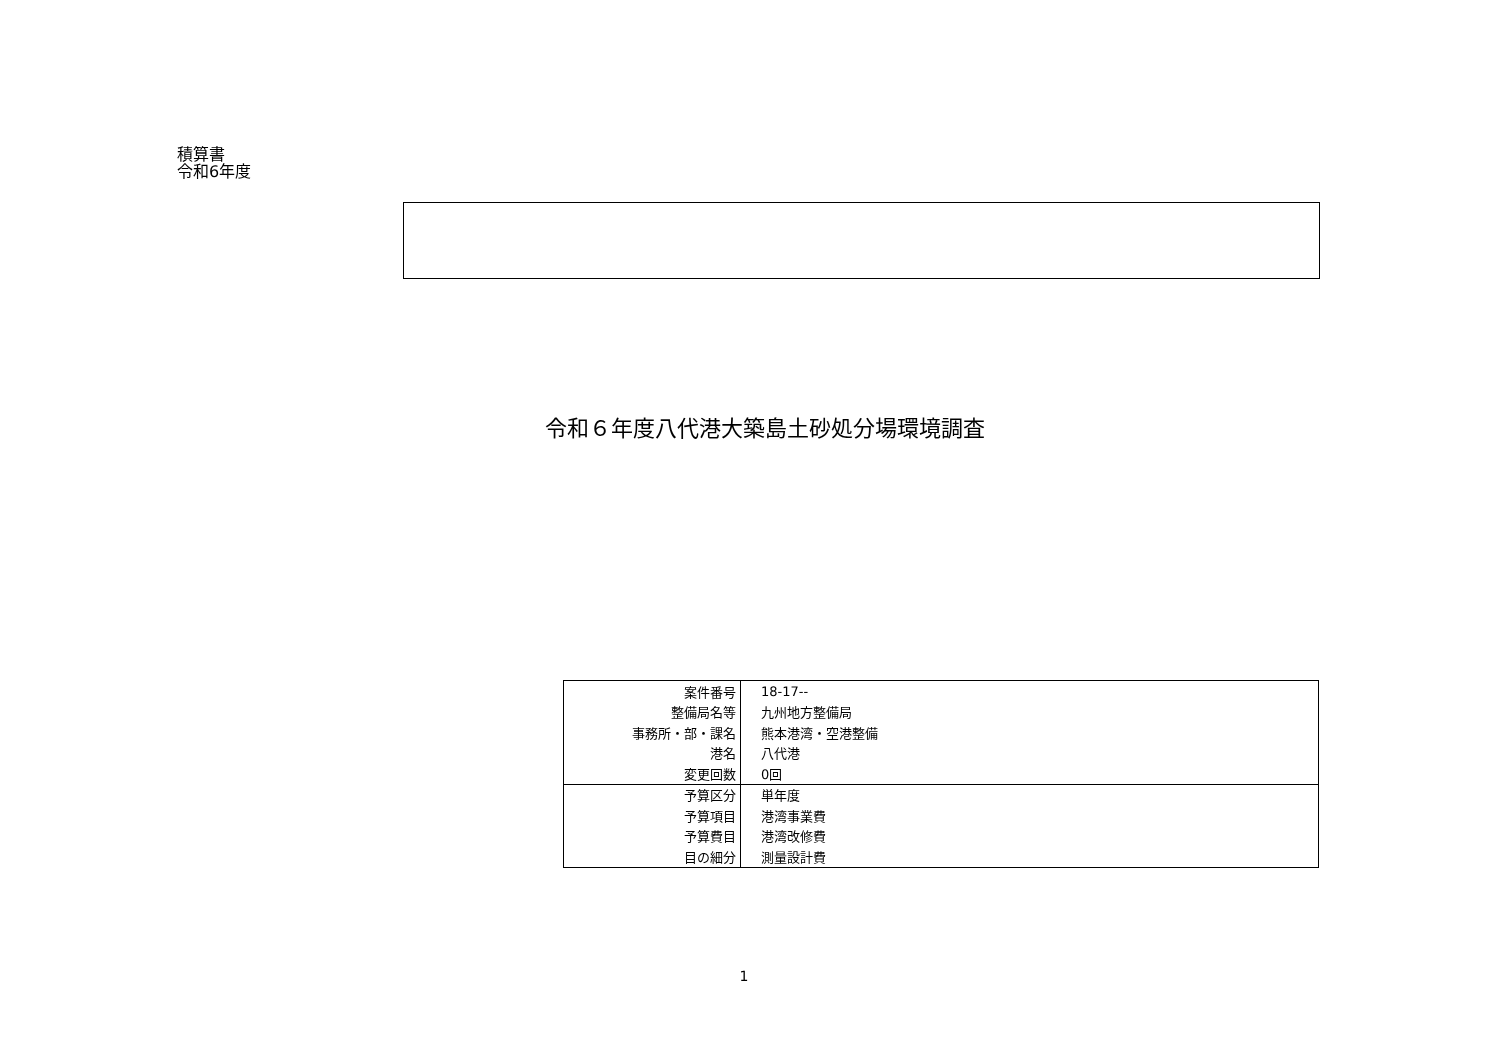積算書
令和6年度
令和６年度八代港大築島土砂処分場環境調査
| 案件番号 | 18-17-- |
| 整備局名等 | 九州地方整備局 |
| 事務所・部・課名 | 熊本港湾・空港整備 |
| 港名 | 八代港 |
| 変更回数 | 0回 |
| 予算区分 | 単年度 |
| 予算項目 | 港湾事業費 |
| 予算費目 | 港湾改修費 |
| 目の細分 | 測量設計費 |
1